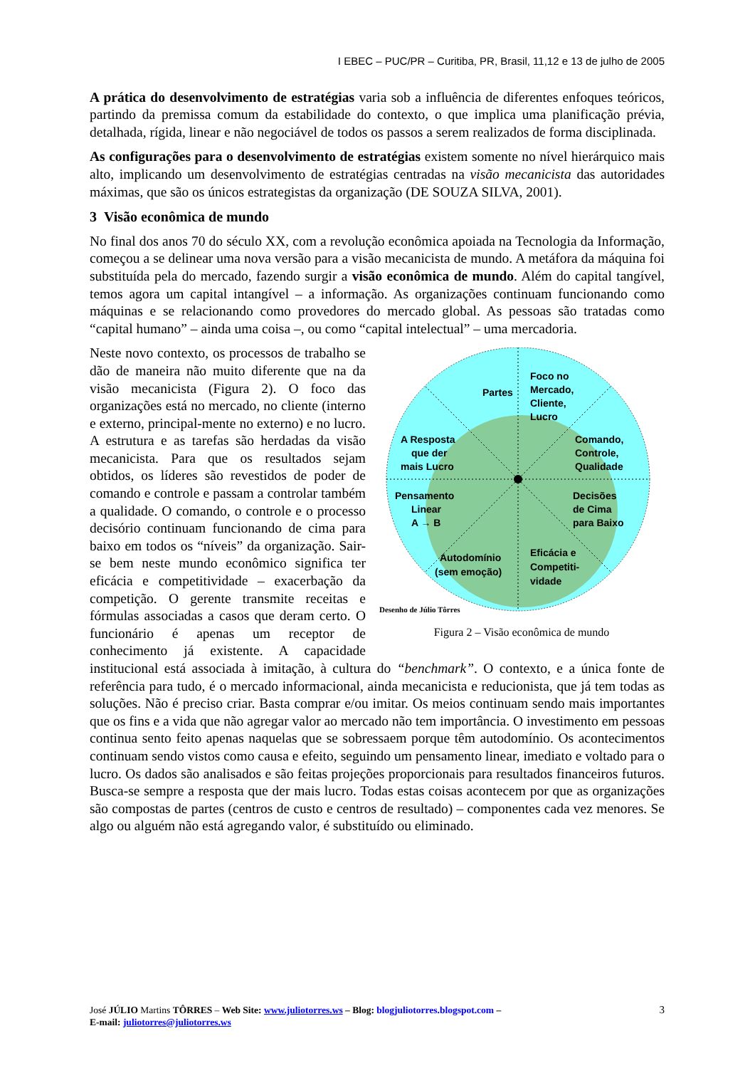I EBEC – PUC/PR – Curitiba, PR, Brasil, 11,12 e 13 de julho de 2005
A prática do desenvolvimento de estratégias varia sob a influência de diferentes enfoques teóricos, partindo da premissa comum da estabilidade do contexto, o que implica uma planificação prévia, detalhada, rígida, linear e não negociável de todos os passos a serem realizados de forma disciplinada.
As configurações para o desenvolvimento de estratégias existem somente no nível hierárquico mais alto, implicando um desenvolvimento de estratégias centradas na visão mecanicista das autoridades máximas, que são os únicos estrategistas da organização (DE SOUZA SILVA, 2001).
3 Visão econômica de mundo
No final dos anos 70 do século XX, com a revolução econômica apoiada na Tecnologia da Informação, começou a se delinear uma nova versão para a visão mecanicista de mundo. A metáfora da máquina foi substituída pela do mercado, fazendo surgir a visão econômica de mundo. Além do capital tangível, temos agora um capital intangível – a informação. As organizações continuam funcionando como máquinas e se relacionando como provedores do mercado global. As pessoas são tratadas como “capital humano” – ainda uma coisa –, ou como “capital intelectual” – uma mercadoria.
Partes
Foco no
Mercado,
Cliente,
Lucro
A Resposta
que der
mais Lucro
Comando,
Controle,
Qualidade
Pensamento
Linear
A → B
Decisões
de Cima
para Baixo
Autodomínio
(sem emoção)
Eficácia e
Competiti-
vidade
Desenho de Júlio Tôrres
Figura 2 – Visão econômica de mundo
Neste novo contexto, os processos de trabalho se dão de maneira não muito diferente que na da visão mecanicista (Figura 2). O foco das organizações está no mercado, no cliente (interno e externo, principal-mente no externo) e no lucro. A estrutura e as tarefas são herdadas da visão mecanicista. Para que os resultados sejam obtidos, os líderes são revestidos de poder de comando e controle e passam a controlar também a qualidade. O comando, o controle e o processo decisório continuam funcionando de cima para baixo em todos os “níveis” da organização. Sair-se bem neste mundo econômico significa ter eficácia e competitividade – exacerbação da competição. O gerente transmite receitas e fórmulas associadas a casos que deram certo. O funcionário é apenas um receptor de conhecimento já existente. A capacidade institucional está associada à imitação, à cultura do “benchmark”. O contexto, e a única fonte de referência para tudo, é o mercado informacional, ainda mecanicista e reducionista, que já tem todas as soluções. Não é preciso criar. Basta comprar e/ou imitar. Os meios continuam sendo mais importantes que os fins e a vida que não agregar valor ao mercado não tem importância. O investimento em pessoas continua sento feito apenas naquelas que se sobressaem porque têm autodomínio. Os acontecimentos continuam sendo vistos como causa e efeito, seguindo um pensamento linear, imediato e voltado para o lucro. Os dados são analisados e são feitas projeções proporcionais para resultados financeiros futuros. Busca-se sempre a resposta que der mais lucro. Todas estas coisas acontecem por que as organizações são compostas de partes (centros de custo e centros de resultado) – componentes cada vez menores. Se algo ou alguém não está agregando valor, é substituído ou eliminado.
3 José JÚLIO Martins TÔRRES – Web Site: www.juliotorres.ws – Blog: blogjuliotorres.blogspot.com –
E-mail: juliotorres@juliotorres.ws